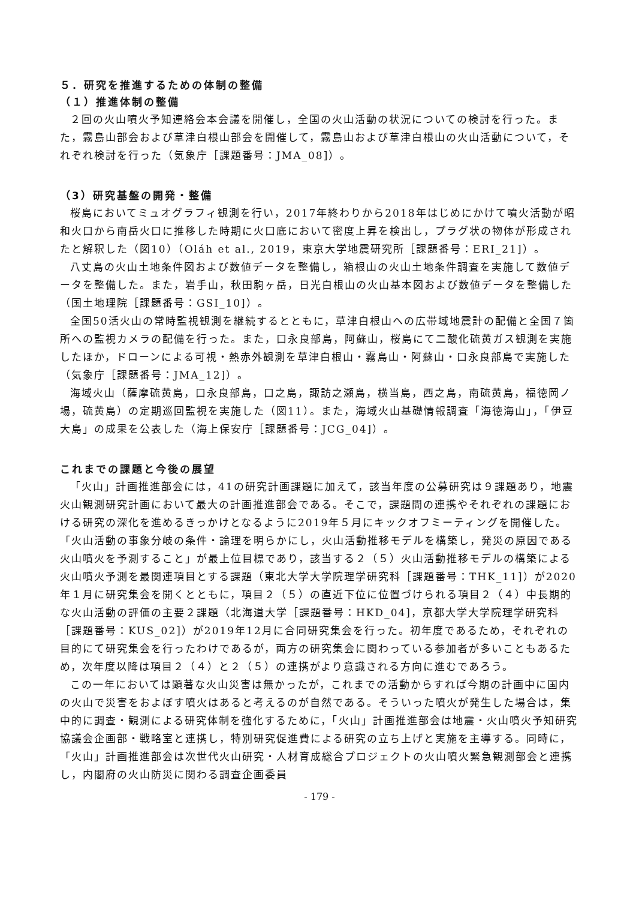５．研究を推進するための体制の整備
（１）推進体制の整備
２回の火山噴火予知連絡会本会議を開催し，全国の火山活動の状況についての検討を行った。また，霧島山部会および草津白根山部会を開催して，霧島山および草津白根山の火山活動について，それぞれ検討を行った（気象庁［課題番号：JMA_08]）。
（3）研究基盤の開発・整備
桜島においてミュオグラフィ観測を行い，2017年終わりから2018年はじめにかけて噴火活動が昭和火口から南岳火口に推移した時期に火口底において密度上昇を検出し，プラグ状の物体が形成されたと解釈した（図10）（Oláh et al., 2019，東京大学地震研究所［課題番号：ERI_21]）。
八丈島の火山土地条件図および数値データを整備し，箱根山の火山土地条件調査を実施して数値データを整備した。また，岩手山，秋田駒ヶ岳，日光白根山の火山基本図および数値データを整備した（国土地理院［課題番号：GSI_10]）。
全国50活火山の常時監視観測を継続するとともに，草津白根山への広帯域地震計の配備と全国７箇所への監視カメラの配備を行った。また，口永良部島，阿蘇山，桜島にて二酸化硫黄ガス観測を実施したほか，ドローンによる可視・熱赤外観測を草津白根山・霧島山・阿蘇山・口永良部島で実施した（気象庁［課題番号：JMA_12]）。
海域火山（薩摩硫黄島，口永良部島，口之島，諏訪之瀬島，横当島，西之島，南硫黄島，福徳岡ノ場，硫黄島）の定期巡回監視を実施した（図11）。また，海域火山基礎情報調査「海徳海山」，「伊豆大島」の成果を公表した（海上保安庁［課題番号：JCG_04]）。
これまでの課題と今後の展望
「火山」計画推進部会には，41の研究計画課題に加えて，該当年度の公募研究は９課題あり，地震火山観測研究計画において最大の計画推進部会である。そこで，課題間の連携やそれぞれの課題における研究の深化を進めるきっかけとなるように2019年５月にキックオフミーティングを開催した。「火山活動の事象分岐の条件・論理を明らかにし，火山活動推移モデルを構築し，発災の原因である火山噴火を予測すること」が最上位目標であり，該当する２（５）火山活動推移モデルの構築による火山噴火予測を最関連項目とする課題（東北大学大学院理学研究科［課題番号：THK_11]）が2020年１月に研究集会を開くとともに，項目２（５）の直近下位に位置づけられる項目２（４）中長期的な火山活動の評価の主要２課題（北海道大学［課題番号：HKD_04]，京都大学大学院理学研究科［課題番号：KUS_02]）が2019年12月に合同研究集会を行った。初年度であるため，それぞれの目的にて研究集会を行ったわけであるが，両方の研究集会に関わっている参加者が多いこともあるため，次年度以降は項目２（４）と２（５）の連携がより意識される方向に進むであろう。
この一年においては顕著な火山災害は無かったが，これまでの活動からすれば今期の計画中に国内の火山で災害をおよぼす噴火はあると考えるのが自然である。そういった噴火が発生した場合は，集中的に調査・観測による研究体制を強化するために，「火山」計画推進部会は地震・火山噴火予知研究協議会企画部・戦略室と連携し，特別研究促進費による研究の立ち上げと実施を主導する。同時に，「火山」計画推進部会は次世代火山研究・人材育成総合プロジェクトの火山噴火緊急観測部会と連携し，内閣府の火山防災に関わる調査企画委員
- 179 -